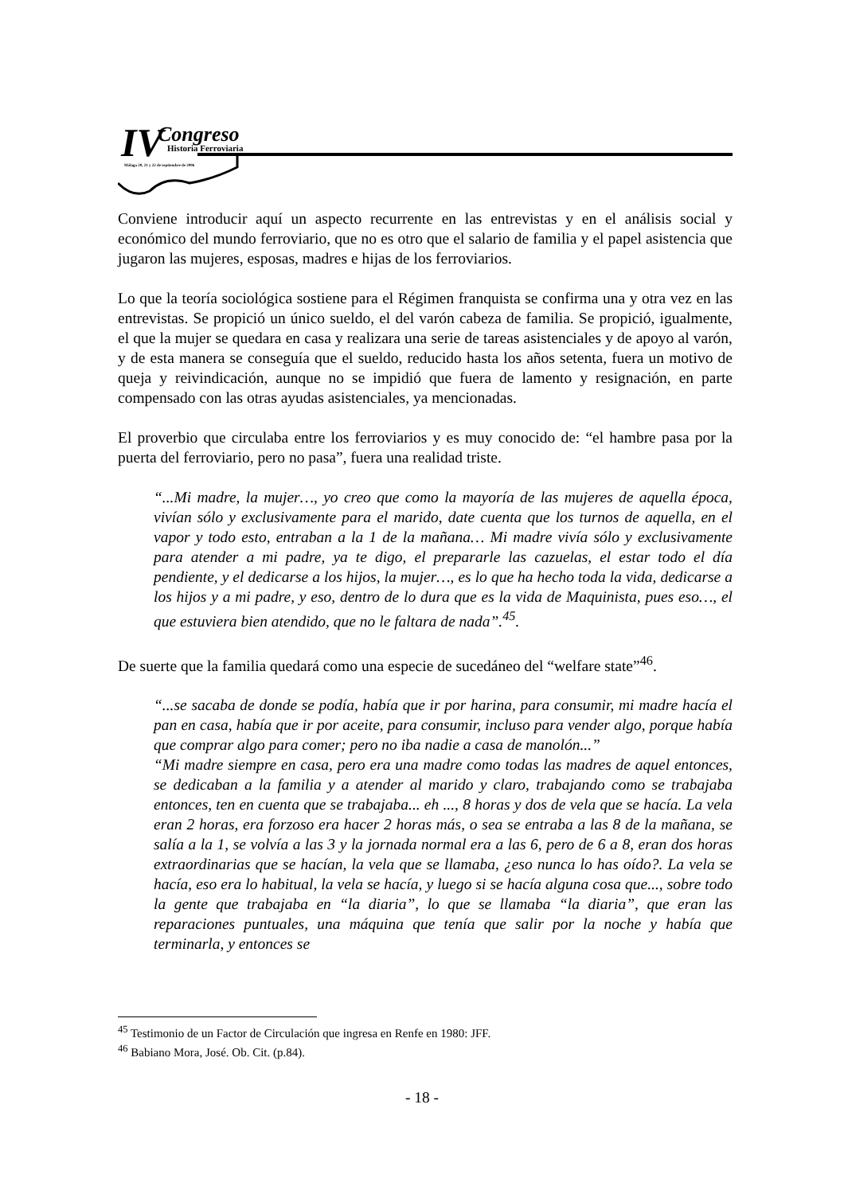IV Congreso
Historia Ferroviaria
Málaga 20, 21 y 22 de septiembre de 2006
Conviene introducir aquí un aspecto recurrente en las entrevistas y en el análisis social y económico del mundo ferroviario, que no es otro que el salario de familia y el papel asistencia que jugaron las mujeres, esposas, madres e hijas de los ferroviarios.
Lo que la teoría sociológica sostiene para el Régimen franquista se confirma una y otra vez en las entrevistas. Se propició un único sueldo, el del varón cabeza de familia. Se propició, igualmente, el que la mujer se quedara en casa y realizara una serie de tareas asistenciales y de apoyo al varón, y de esta manera se conseguía que el sueldo, reducido hasta los años setenta, fuera un motivo de queja y reivindicación, aunque no se impidió que fuera de lamento y resignación, en parte compensado con las otras ayudas asistenciales, ya mencionadas.
El proverbio que circulaba entre los ferroviarios y es muy conocido de: “el hambre pasa por la puerta del ferroviario, pero no pasa”, fuera una realidad triste.
“...Mi madre, la mujer…, yo creo que como la mayoría de las mujeres de aquella época, vivían sólo y exclusivamente para el marido, date cuenta que los turnos de aquella, en el vapor y todo esto, entraban a la 1 de la mañana… Mi madre vivía sólo y exclusivamente para atender a mi padre, ya te digo, el prepararle las cazuelas, el estar todo el día pendiente, y el dedicarse a los hijos, la mujer…, es lo que ha hecho toda la vida, dedicarse a los hijos y a mi padre, y eso, dentro de lo dura que es la vida de Maquinista, pues eso…, el que estuviera bien atendido, que no le faltara de nada”.<sup>45</sup>.
De suerte que la familia quedará como una especie de sucedáneo del “welfare state”<sup>46</sup>.
“...se sacaba de donde se podía, había que ir por harina, para consumir, mi madre hacía el pan en casa, había que ir por aceite, para consumir, incluso para vender algo, porque había que comprar algo para comer; pero no iba nadie a casa de manolón...”
“Mi madre siempre en casa, pero era una madre como todas las madres de aquel entonces, se dedicaban a la familia y a atender al marido y claro, trabajando como se trabajaba entonces, ten en cuenta que se trabajaba... eh ..., 8 horas y dos de vela que se hacía. La vela eran 2 horas, era forzoso era hacer 2 horas más, o sea se entraba a las 8 de la mañana, se salía a la 1, se volvía a las 3 y la jornada normal era a las 6, pero de 6 a 8, eran dos horas extraordinarias que se hacían, la vela que se llamaba, ¿eso nunca lo has oído?. La vela se hacía, eso era lo habitual, la vela se hacía, y luego si se hacía alguna cosa que..., sobre todo la gente que trabajaba en “la diaria”, lo que se llamaba “la diaria”, que eran las reparaciones puntuales, una máquina que tenía que salir por la noche y había que terminarla, y entonces se
<sup>45</sup> Testimonio de un Factor de Circulación que ingresa en Renfe en 1980: JFF.
<sup>46</sup> Babiano Mora, José. Ob. Cit. (p.84).
- 18 -